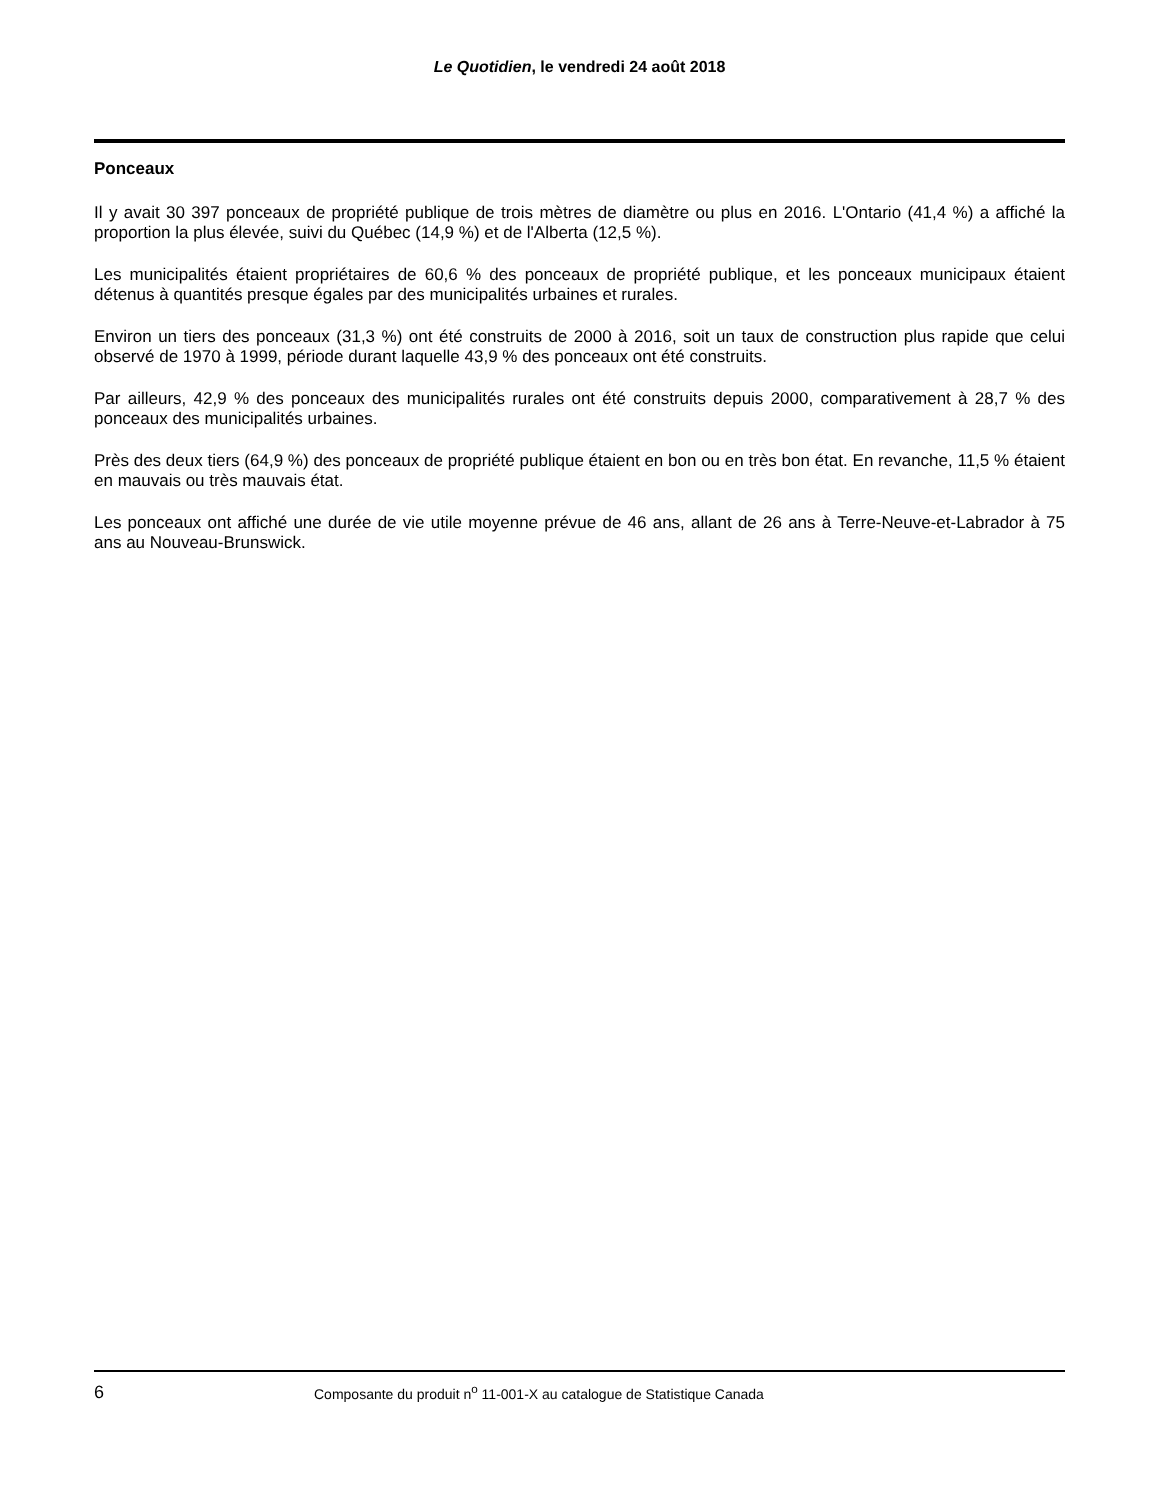Le Quotidien, le vendredi 24 août 2018
Ponceaux
Il y avait 30 397 ponceaux de propriété publique de trois mètres de diamètre ou plus en 2016. L'Ontario (41,4 %) a affiché la proportion la plus élevée, suivi du Québec (14,9 %) et de l'Alberta (12,5 %).
Les municipalités étaient propriétaires de 60,6 % des ponceaux de propriété publique, et les ponceaux municipaux étaient détenus à quantités presque égales par des municipalités urbaines et rurales.
Environ un tiers des ponceaux (31,3 %) ont été construits de 2000 à 2016, soit un taux de construction plus rapide que celui observé de 1970 à 1999, période durant laquelle 43,9 % des ponceaux ont été construits.
Par ailleurs, 42,9 % des ponceaux des municipalités rurales ont été construits depuis 2000, comparativement à 28,7 % des ponceaux des municipalités urbaines.
Près des deux tiers (64,9 %) des ponceaux de propriété publique étaient en bon ou en très bon état. En revanche, 11,5 % étaient en mauvais ou très mauvais état.
Les ponceaux ont affiché une durée de vie utile moyenne prévue de 46 ans, allant de 26 ans à Terre-Neuve-et-Labrador à 75 ans au Nouveau-Brunswick.
6 Composante du produit n<sup>o</sup> 11-001-X au catalogue de Statistique Canada